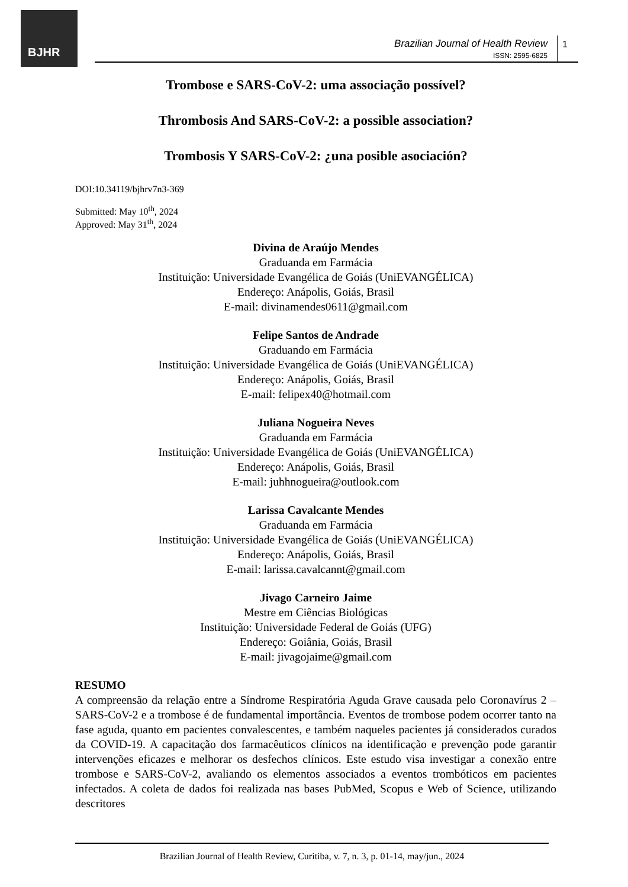BJHR
Brazilian Journal of Health Review
ISSN: 2595-6825
1
Trombose e SARS-CoV-2: uma associação possível?
Thrombosis And SARS-CoV-2: a possible association?
Trombosis Y SARS-CoV-2: ¿una posible asociación?
DOI:10.34119/bjhrv7n3-369
Submitted: May 10<sup>th</sup>, 2024
Approved: May 31<sup>th</sup>, 2024
Divina de Araújo Mendes
Graduanda em Farmácia
Instituição: Universidade Evangélica de Goiás (UniEVANGÉLICA)
Endereço: Anápolis, Goiás, Brasil
E-mail: divinamendes0611@gmail.com
Felipe Santos de Andrade
Graduando em Farmácia
Instituição: Universidade Evangélica de Goiás (UniEVANGÉLICA)
Endereço: Anápolis, Goiás, Brasil
E-mail: felipex40@hotmail.com
Juliana Nogueira Neves
Graduanda em Farmácia
Instituição: Universidade Evangélica de Goiás (UniEVANGÉLICA)
Endereço: Anápolis, Goiás, Brasil
E-mail: juhhnogueira@outlook.com
Larissa Cavalcante Mendes
Graduanda em Farmácia
Instituição: Universidade Evangélica de Goiás (UniEVANGÉLICA)
Endereço: Anápolis, Goiás, Brasil
E-mail: larissa.cavalcannt@gmail.com
Jivago Carneiro Jaime
Mestre em Ciências Biológicas
Instituição: Universidade Federal de Goiás (UFG)
Endereço: Goiânia, Goiás, Brasil
E-mail: jivagojaime@gmail.com
RESUMO
A compreensão da relação entre a Síndrome Respiratória Aguda Grave causada pelo Coronavírus 2 – SARS-CoV-2 e a trombose é de fundamental importância. Eventos de trombose podem ocorrer tanto na fase aguda, quanto em pacientes convalescentes, e também naqueles pacientes já considerados curados da COVID-19. A capacitação dos farmacêuticos clínicos na identificação e prevenção pode garantir intervenções eficazes e melhorar os desfechos clínicos. Este estudo visa investigar a conexão entre trombose e SARS-CoV-2, avaliando os elementos associados a eventos trombóticos em pacientes infectados. A coleta de dados foi realizada nas bases PubMed, Scopus e Web of Science, utilizando descritores
Brazilian Journal of Health Review, Curitiba, v. 7, n. 3, p. 01-14, may/jun., 2024